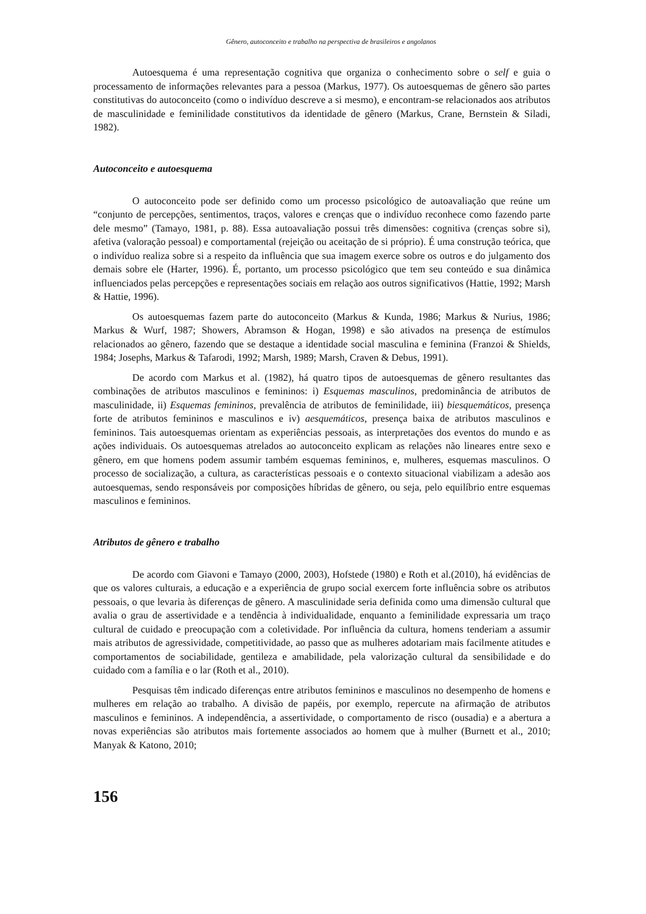Gênero, autoconceito e trabalho na perspectiva de brasileiros e angolanos
Autoesquema é uma representação cognitiva que organiza o conhecimento sobre o self e guia o processamento de informações relevantes para a pessoa (Markus, 1977). Os autoesquemas de gênero são partes constitutivas do autoconceito (como o indivíduo descreve a si mesmo), e encontram-se relacionados aos atributos de masculinidade e feminilidade constitutivos da identidade de gênero (Markus, Crane, Bernstein & Siladi, 1982).
Autoconceito e autoesquema
O autoconceito pode ser definido como um processo psicológico de autoavaliação que reúne um “conjunto de percepções, sentimentos, traços, valores e crenças que o indivíduo reconhece como fazendo parte dele mesmo” (Tamayo, 1981, p. 88). Essa autoavaliação possui três dimensões: cognitiva (crenças sobre si), afetiva (valoração pessoal) e comportamental (rejeição ou aceitação de si próprio). É uma construção teórica, que o indivíduo realiza sobre si a respeito da influência que sua imagem exerce sobre os outros e do julgamento dos demais sobre ele (Harter, 1996). É, portanto, um processo psicológico que tem seu conteúdo e sua dinâmica influenciados pelas percepções e representações sociais em relação aos outros significativos (Hattie, 1992; Marsh & Hattie, 1996).
Os autoesquemas fazem parte do autoconceito (Markus & Kunda, 1986; Markus & Nurius, 1986; Markus & Wurf, 1987; Showers, Abramson & Hogan, 1998) e são ativados na presença de estímulos relacionados ao gênero, fazendo que se destaque a identidade social masculina e feminina (Franzoi & Shields, 1984; Josephs, Markus & Tafarodi, 1992; Marsh, 1989; Marsh, Craven & Debus, 1991).
De acordo com Markus et al. (1982), há quatro tipos de autoesquemas de gênero resultantes das combinações de atributos masculinos e femininos: i) Esquemas masculinos, predominância de atributos de masculinidade, ii) Esquemas femininos, prevalência de atributos de feminilidade, iii) biesquemáticos, presença forte de atributos femininos e masculinos e iv) aesquemáticos, presença baixa de atributos masculinos e femininos. Tais autoesquemas orientam as experiências pessoais, as interpretações dos eventos do mundo e as ações individuais. Os autoesquemas atrelados ao autoconceito explicam as relações não lineares entre sexo e gênero, em que homens podem assumir também esquemas femininos, e, mulheres, esquemas masculinos. O processo de socialização, a cultura, as características pessoais e o contexto situacional viabilizam a adesão aos autoesquemas, sendo responsáveis por composições híbridas de gênero, ou seja, pelo equilíbrio entre esquemas masculinos e femininos.
Atributos de gênero e trabalho
De acordo com Giavoni e Tamayo (2000, 2003), Hofstede (1980) e Roth et al.(2010), há evidências de que os valores culturais, a educação e a experiência de grupo social exercem forte influência sobre os atributos pessoais, o que levaria às diferenças de gênero. A masculinidade seria definida como uma dimensão cultural que avalia o grau de assertividade e a tendência à individualidade, enquanto a feminilidade expressaria um traço cultural de cuidado e preocupação com a coletividade. Por influência da cultura, homens tenderiam a assumir mais atributos de agressividade, competitividade, ao passo que as mulheres adotariam mais facilmente atitudes e comportamentos de sociabilidade, gentileza e amabilidade, pela valorização cultural da sensibilidade e do cuidado com a família e o lar (Roth et al., 2010).
Pesquisas têm indicado diferenças entre atributos femininos e masculinos no desempenho de homens e mulheres em relação ao trabalho. A divisão de papéis, por exemplo, repercute na afirmação de atributos masculinos e femininos. A independência, a assertividade, o comportamento de risco (ousadia) e a abertura a novas experiências são atributos mais fortemente associados ao homem que à mulher (Burnett et al., 2010; Manyak & Katono, 2010;
156